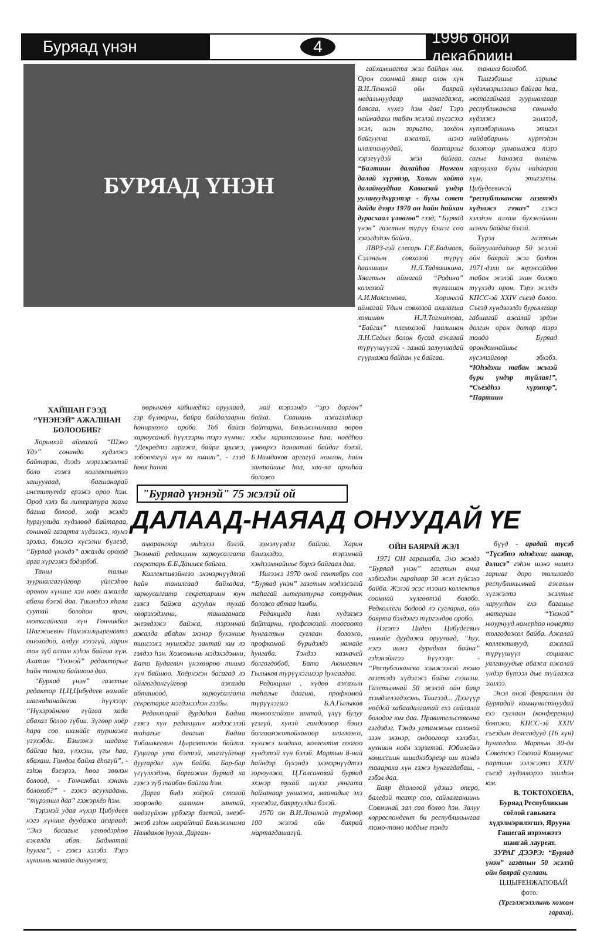Буряад үнэн 4 1996 оной декабриин
БУРЯАД ҮНЭН
гайхамшагта жэл байhан юм. Орон соомнай ямар олон хүн В.И.Ленинэй ойн баярай медальнуудаар шагнагдажа, баясаа, хүхеэ hэм даа! Тэрэ наймадахи табан жэлэй түгэсэхэ жэл, шэн зоригто, зохёон байгуулха ажалай, шэнэ илалтануудай, баатарлиг хэрэгүүдэй жэл байгаа. “Балтиин далайhаа Номгон далай хүрэтэр, Холын хойто далайнуудhаа Кавказай үндэр уулануудхүрэтэр - бүхы совет дайда дээрэ 1970 он hайн hайхан дурасхаал үлөөгөө” гээд, “Буряад үнэн” газетын түрүү бэшэг соо хэлэгдэhэн байна.
ЛВРЗ-гэй слесарь Г.Е.Бадмаев, Сэлэнгын совхозой түрүү hаалишан Н.Л.Тадвашкина, Хяагтын аймагай “Родина” колхозой түгалшан А.И.Максимова, Хоринхэй аймагай Үдын совхозой ахалагша хонишон Н.Л.Тогмитова, “Байгал” племхозой hаалишан Л.Н.Седых болон бусад ажалай түрүүшүүлэй - замай залуушадай сүүрхажа байhан үе байгаа.
таниха болобоб.
Тиигэбэшье хэршье хүдэлмэрилэгшэ байгаа hаа, нютагайнгаа зууршалгаар республиканска сониндо хүдэлжэ эхилээд, хүтэлбэрииинь этигэл найдабаринь хүртэhэн болотор урмашажа тэрэ сагые hанажа ашиень харюулха бүхы наhаараа хүм, этигэгты. Цибудеевичэй “республиканска газетэдэ хүдэлжэ гээшэ” гэжэ хэлэhэн алхам бухэнэймни шэнги байдаг бэлэй.
Түрэл газетын байгуулагдаhаар 50 жэлэй ойн баярай жэл болhон 1971-дэхи он юрэнхэйдөө табан жэлэй эхин болжо түүхэдэ орон. Тэрэ жэлдэ КПСС-эй XXIV съезд болоо. Съезд хүндэлэлдэ бурьялгаар габшагай ажалай эрдэм долгин орон дотор тэрэ тоодо Буряад орондомнайшье хүсэтэйгөөр эбхэбэ. “Юhэдэхи табан жэлэй бүри үндэр түйлая!”, “Съездhээ хүрэтэр”, “Партиин
ХАЙШАН ГЭЭД “ҮНЭНЭЙ” АЖАЛШАН БОЛООБИБ?
Хоринхэй аймагай “Шэнэ Үдэ” сониндо хүдэлжэ байтараа, дээдэ мэргэжэлтэй боло гэжэ коллективтээ хашуулаад, багшанарай институтда ерэжэ ороо hэм. Ород хэлэ ба литература зааха багша болоод, хоёр жэлдэ hургуулида хүдэлөөд байтараа, сониной газарта хүдэлжэ, юумэ эрэлхэ, бэшэхэ хүсэлни бүлеэд, “Буряад үнэндэ” ажалда ороход арга хүргэжэ бэдэрбэб.
Танил талын зууршалгагүйгөөр үйлсэhөө оронон хүниие хэн ноён ажалда абаха бэлэй даа. Тиимэhээ яhала суутай болоhон врач, нютагайнгаа хүн Гончикбал Шагжиевич Намжилцыреновтэ ошоходоо, алдуу хэзэгүй, харин тон зүб алхам хэhэн байгаа хүм. Ахатан “Үнэнэй” редакторые hайн таниха байшоол даа.
“Буряад үнэн” газетын редактор Ц.Ц.Цибудеев намайе шагнаhанайнгаа hүүлээр: “Нүхэрэйнгөө гүйгаа хада абахал болоо гүбии. Зүгөөр хоёр hара соо шамайе туршажа үзэхэбди. Бэшэжэ шадаха байгаа hаа, үлэхэш, үгы hаа, ябахаш. Гомдол байха ёhогүй”, - гэhэн бэеэрээ, hөөл зөөлэн болоод, - Гончикбал хэнинь болохоб?” - гэжэ асуухадань, “түрэлнил даа” гэжэрхёо hэм.
Тэрэнэй удаа нүхэр Цибудеев нэгэ хүниие дуудажа асараад: “Энэ басагые үглөөдэрhөө ажалда абая. Бадматай hуулга”, - гэжэ хэлэбэ. Тэрэ хүниинь намайе дахуулжа,
өөрынгөө кабинедтэ оруулаад, гэр бүлөөрни, байра байдалаарни hонирхожо оробо. Тоб байса харюусанаб. hүүлээрнь тэрэ хүмни: “Декредтэ гаража, байра эрижэ, зобоохогүй хүн ха юмши”, - гээд hөөя hанаа
най тэрээндэ “эрэ доргон” байха. Саашань ажаглаhаар байтарни, Бальжинимаяа өөрөө хэды харааагаашье hаа, ноёдhоо үмөөрхэ hанаатай байдаг бэлэй. Б.Намдаков аргагүй номгон, hайн зантайшье hаа, хаа-яа архиhаа боложо
"Буряад үнэнэй" 75 жэлэй ой
ДАЛААД-НАЯАД ОНУУДАЙ ҮЕ
амарангяар миhэлээ бэлэй. Энэмнай редакциин харюусалгата секретарь Б.Б.Дашиев байгаа.
Коллективэйнгээ эхэнэрнүүдтэй hайн танилсаад байхадаа, харюусалгата секретариин юун гэжэ байжа асууhан тухай хөөрэхэдэмни, ташаганаса энеэлдэжэ байжа, тэрэмнай ажалда абаhан эхэнэр бухэниие тиигэжэ мушхэдэг зантай юм лэ гэлдээ hэн. Хожомынь мэдэхэдэмни, Бато Будаевич үнэхөөрөө тиимэ хүн байшоо. Хоёрнэгэн басагад лэ ойлгогдонгүйгөөр ажалда абташоод, харюусалгата секретарие мэгдэхээhэн гээбы.
Редакторай дурдаhан Бадма гэжэ хүн редакциин мэдээсэлэй таhагые даагша Бадма Тибашкеевич Цыремпилов байгаа. Гуцагар ута бэетэй, маазгүйгөөр дуугардаг хүн байба. Бар-бар үгүүлхэдэнь, баргажан буряад ха гэжэ зүб таабан байгаа hэм.
Дарга бидэ хоёрой столой хоорондо аалихан зантай, өөдэгүйхэн үрбэгэр бэетэй, энеэб-энеэб гэhэн шарайтай Бальжинима Намдаков hууха. Даргам-
зэмэлүүлдэг байгаа. Харин бэшэхэдээ, тэрэмнай хэнhээмнайшье бэрхэ байгаал даа.
Иигэжэ 1970 оной сентябрь соо “Буряад үнэн” газетын мэдээсэлэй таhагай литературна сотрудник боложо абтаа hэмби.
Редакцида hаял хүдэлжэ байтарни, профсоюзай тоосоото hунгалтын суглаан боложо, профкомой бүридэлдэ намайе hунгаба. Тэндээ казначей болгогдобоб, Бато Аюшеевич Гылыков түрүүлэгшээр hунгагдаа.
Редакциин . хүдөө ажахын таhагые даагша, профкомой түрүүлэгшэ Б.А.Гылыков томоозгойхон зантай, үлүү булуу үгэгүй, хүнэй гомдохоор бэшэ болгоомжотойхоноор шогложо, хүхижэ шадаха, коллектив соогоо хүндэтэй хүн бэлэй. Мартын 8-най hайндэр бүхэндэ эхэнэрнүүдтээ зорюулжа, Ц.Галсановай буряад эхэнэр тухай шүлэг уянгата hайханаар уншажа, маанадые эхэ хүхеэдэг, баярлуулдаг бэлэй.
1970 он В.И.Ленинэй түрэhөөр 100 жэлэй ойн баярай мартагдашагүй.
ОЙН БАЯРАЙ ЖЭЛ
1971 ОН гарашаба. Энэ жэлдэ “Буряад үнэн” газетын анха хэблэгдэн гараhаар 50 жэл гүйсэхэ байба. Жэлэй эсэс тээшэ коллектив соомнай хүлгөөтэй болобо. Редколлеги бодоод лэ сугларна, ойн баярта бэлдэлгэ түргэндөө оробо.
Нэгэтэ Циден Цибудеевич намайе дуудажа оруулаад, “hуу, нэгэ иимэ дурадхал байна” гэhэнэйнгээ hүүлээр: - “Республиканска хэмжээнэй томо газетэдэ хүдэлжэ байна гээшэш. Газетымнай 50 жэлэй ойн баяр тэмдэглэгдэхэнь. Тиигээд... Дээгүүр ноёдой хабаадалгатай ехэ сайлалга болодог юм даа. Правительственна гэгдэдэг. Тэндэ угтамжын салоной эзэн эхэнэр, ондоогоор хэлэбэл, кухниин ноён хэрэгтэй. Юбилейнэ комиссиин шиидхэбэреэр ши тэндэ тааараха хүн гэжэ hунгагдабаш, - гэбэл даа.
Баяр ёhололой үдэшэ оперо, баледэй театр соо, сайлалганиинь Совминай зал соо болоо hэн. Залуу корреспондент би республикынгаа томо-томо ноёдые тэндэ
бүүд - арадай түсэб “Түсэбтэ юhэдэхи: шанар, дэлисэ” гэhэн шэнэ ниитэ гаршаг доро толилогдо республикымнай ажахын хүгжэлтэ жэлтые харуулhан ехэ багашье материал “Үнэнэй” нюурнууд номерhоо номерто толгодожол байба. Ажалай коллективууд, ажалай түрүүшүүл социалис уялгануудые абажа ажалай үндэр бүтээл дые түйлажа эхилээ.
Энэл оной февралиин да Буряадай коммунистнуудай ехэ суглаан (конференци) боложо, КПСС-эй XXIV съездын делегадууд (16 хүн) hунгагдаа. Мартын 30-да Советскэ Союзай Коммунис партиин ээлжээтэ XXIV съезд хүдэлмэрээ эхилhэн юм.
В. ТОКТОХОЕВА,
Буряад Республикын соёлой гавьяата хүдэлмэрилэгшэ, Ярууна Гашегай нэрэмжэтэ шангай лауреат.
ЗУРАГ ДЭЭРЭ: “Буряад үнэн” газетын 50 жэлэй ойн баярай суглаан.
Ц.ЦЫРЕНЖАПОВАЙ фото.
(Үргэлжэлэлынь хожом гараха).